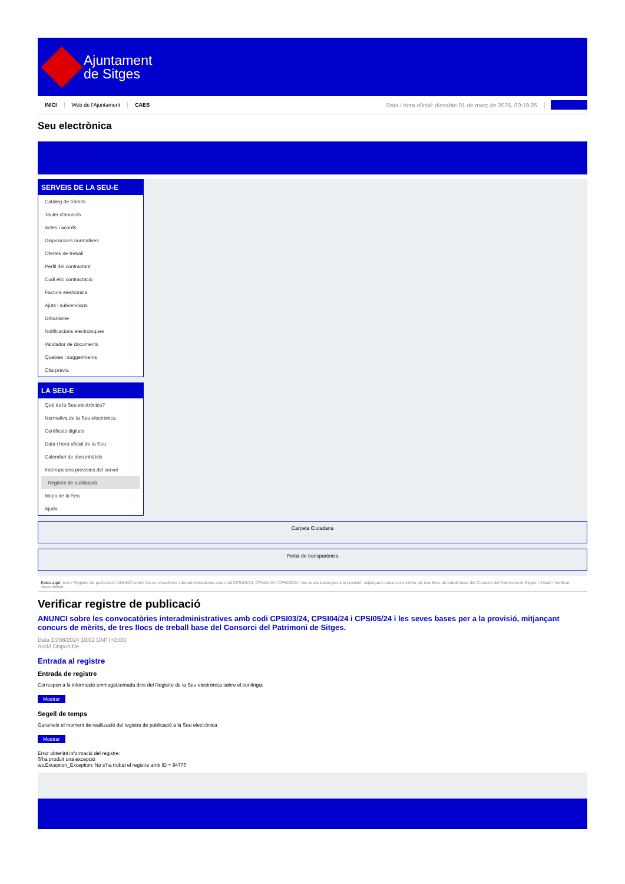Ajuntament
de Sitges
INICI Web de l'Ajuntament CAES Data i hora oficial: dissabte 01 de març de 2025, 00:19:25
Seu electrònica
Obtenir còpia autèntica
SERVEIS DE LA SEU-E
Catàleg de tràmits
Tauler d'anuncis
Actes i acords
Disposicions normatives
Ofertes de treball
Perfil del contractant
Codi ètic contractació
Factura electrònica
Ajuts i subvencions
Urbanisme
Notificacions electròniques
Validador de documents
Queixes i suggeriments
Cita prèvia
LA SEU-E
Què és la Seu electrònica?
Normativa de la Seu electrònica
Certificats digitals
Data i hora oficial de la Seu
Calendari de dies inhàbils
Interrupcions previstes del servei
Registre de publicació
Mapa de la Seu
Ajuda
Carpeta Ciutadana
Portal de transparència
Esteu aquí: Inici / Registre de publicació / ANUNCI sobre les convocatòries interadministratives amb codi CPSI03/24, CPSI04/24 i CPSI05/24 i les seves bases per a la provisió, mitjançant concurs de mèrits, de tres llocs de treball base del Consorci del Patrimoni de Sitges. / Detall / Verificar disponibilitat
Verificar registre de publicació
ANUNCI sobre les convocatòries interadministratives amb codi CPSI03/24, CPSI04/24 i CPSI05/24 i les seves bases per a la provisió, mitjançant concurs de mèrits, de tres llocs de treball base del Consorci del Patrimoni de Sitges.
Data 13/08/2024 10:02 GMT(+2:00)
Acció Disponible
Entrada al registre
Entrada de registre
Correspon a la informació emmagatzemada dins del Registre de la Seu electrònica sobre el contingut
Mostrar
Segell de temps
Garanteix el moment de realització del registre de publicació a la Seu electrònica
Mostrar
Error obtenint informació del registre:
S'ha produit una excepció
ws.Exception_Exception: No s'ha trobat el registre amb ID = 94770